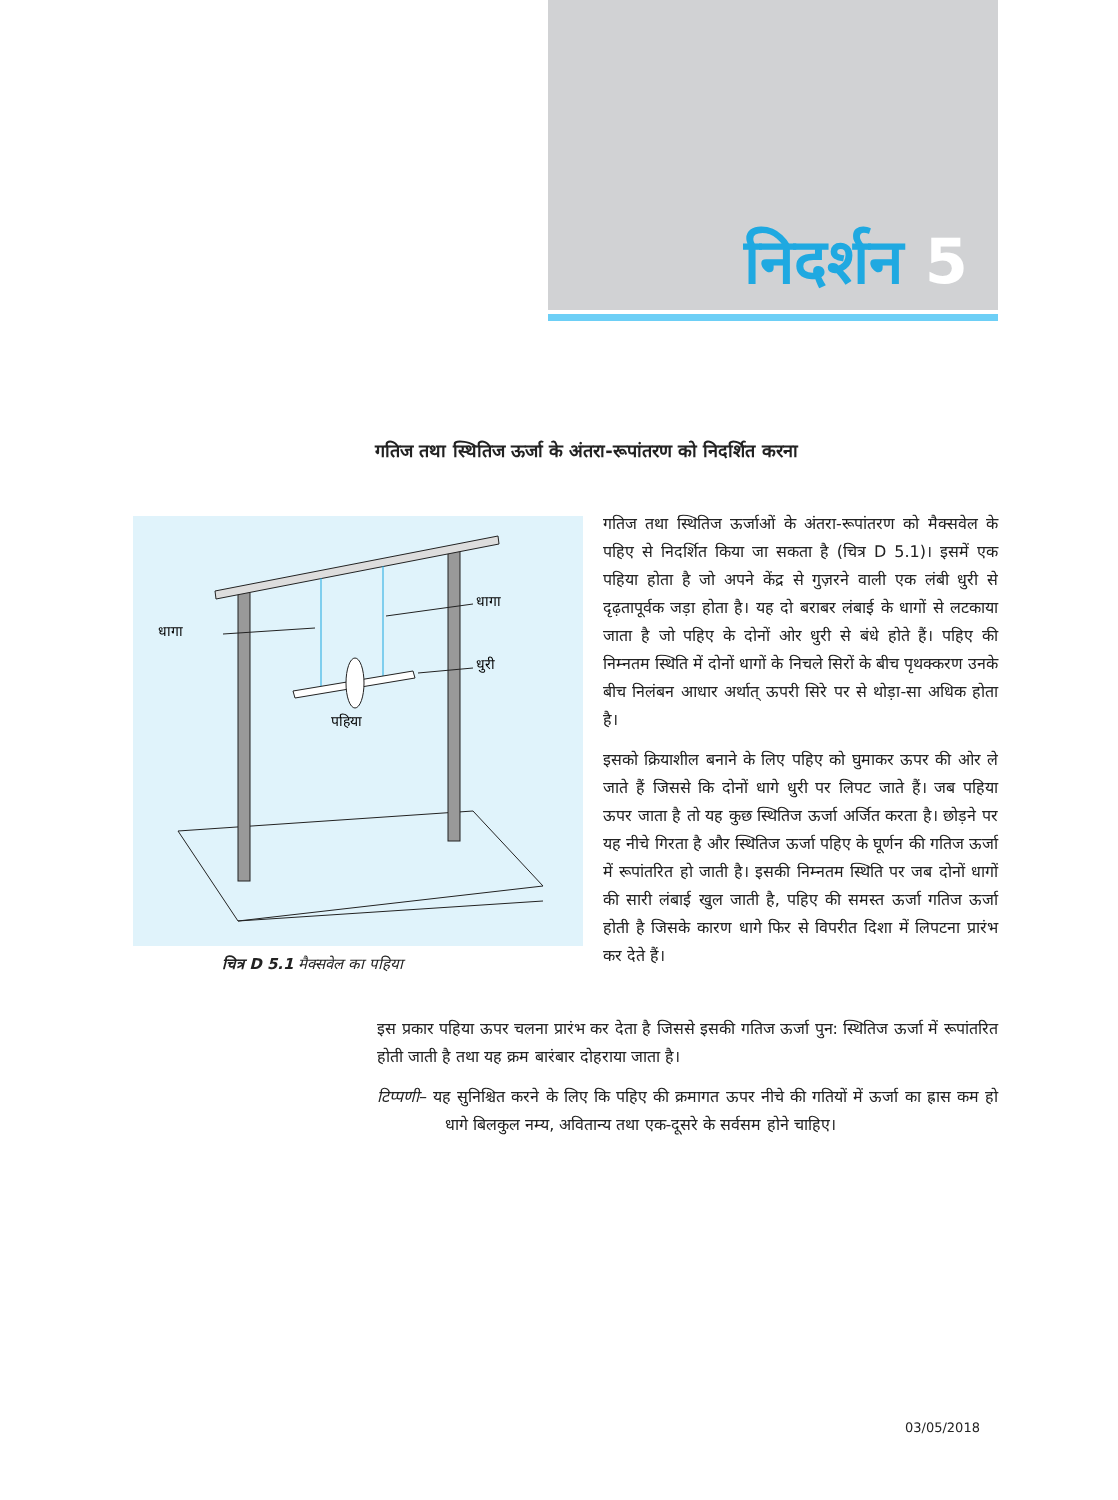निदर्शन 5
गतिज तथा स्थितिज ऊर्जा के अंतरा-रूपांतरण को निदर्शित करना
धागा
धागा
धुरी
पहिया
चित्र D 5.1 मैक्सवेल का पहिया
गतिज तथा स्थितिज ऊर्जाओं के अंतरा-रूपांतरण को मैक्सवेल के पहिए से निदर्शित किया जा सकता है (चित्र D 5.1)। इसमें एक पहिया होता है जो अपने केंद्र से गुज़रने वाली एक लंबी धुरी से दृढ़तापूर्वक जड़ा होता है। यह दो बराबर लंबाई के धागों से लटकाया जाता है जो पहिए के दोनों ओर धुरी से बंधे होते हैं। पहिए की निम्नतम स्थिति में दोनों धागों के निचले सिरों के बीच पृथक्करण उनके बीच निलंबन आधार अर्थात् ऊपरी सिरे पर से थोड़ा-सा अधिक होता है।
इसको क्रियाशील बनाने के लिए पहिए को घुमाकर ऊपर की ओर ले जाते हैं जिससे कि दोनों धागे धुरी पर लिपट जाते हैं। जब पहिया ऊपर जाता है तो यह कुछ स्थितिज ऊर्जा अर्जित करता है। छोड़ने पर यह नीचे गिरता है और स्थितिज ऊर्जा पहिए के घूर्णन की गतिज ऊर्जा में रूपांतरित हो जाती है। इसकी निम्नतम स्थिति पर जब दोनों धागों की सारी लंबाई खुल जाती है, पहिए की समस्त ऊर्जा गतिज ऊर्जा होती है जिसके कारण धागे फिर से विपरीत दिशा में लिपटना प्रारंभ कर देते हैं।
इस प्रकार पहिया ऊपर चलना प्रारंभ कर देता है जिससे इसकी गतिज ऊर्जा पुन: स्थितिज ऊर्जा में रूपांतरित होती जाती है तथा यह क्रम बारंबार दोहराया जाता है।
टिप्पणी– यह सुनिश्चित करने के लिए कि पहिए की क्रमागत ऊपर नीचे की गतियों में ऊर्जा का ह्रास कम हो धागे बिलकुल नम्य, अवितान्य तथा एक-दूसरे के सर्वसम होने चाहिए।
03/05/2018